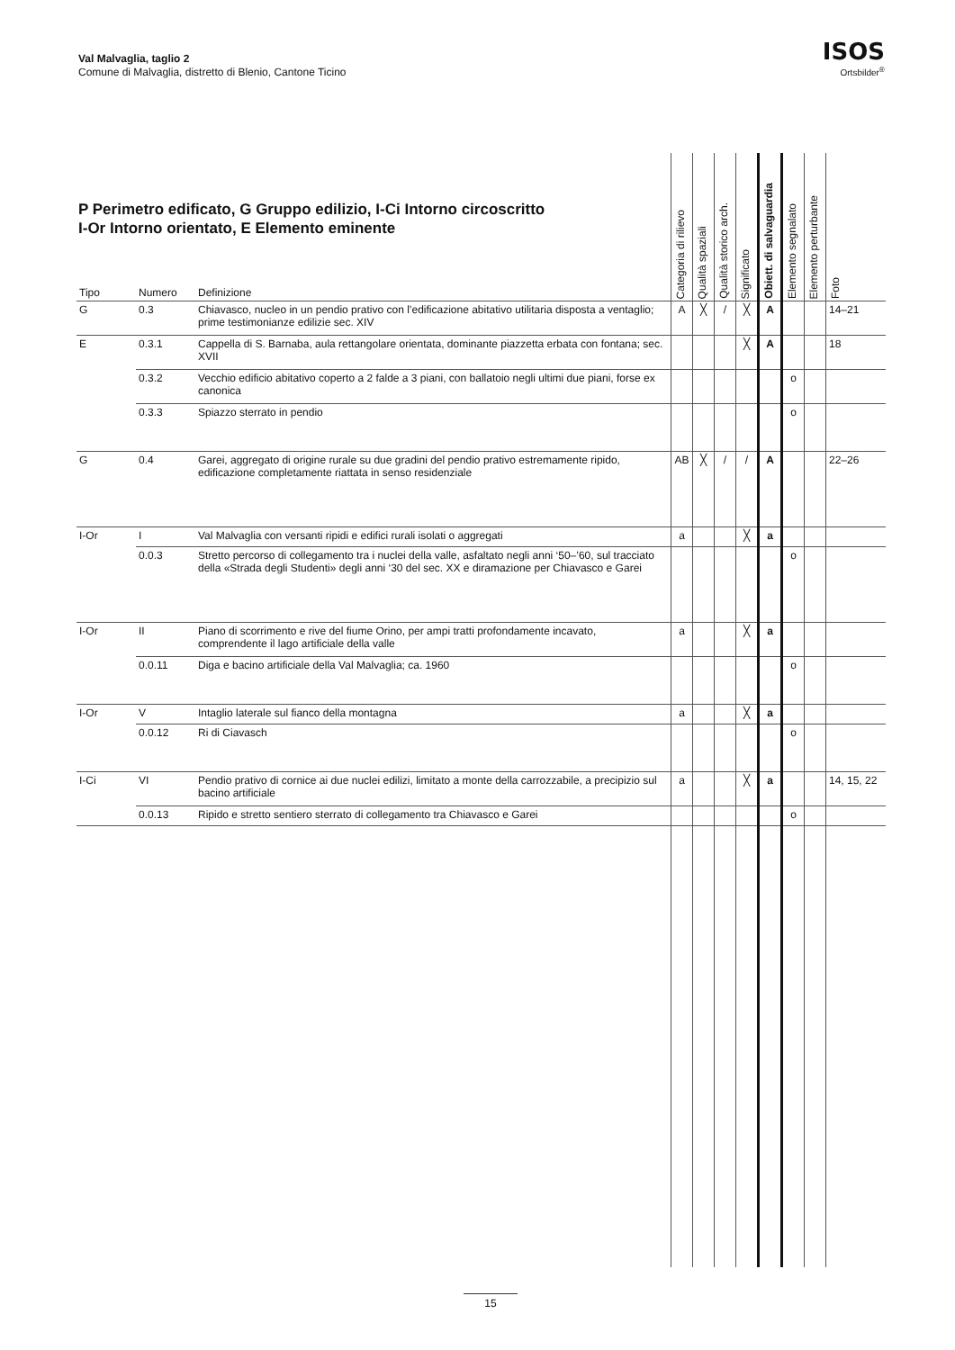Val Malvaglia, taglio 2
Comune di Malvaglia, distretto di Blenio, Cantone Ticino
ISOS
Ortsbilder<sup>®</sup>
P Perimetro edificato, G Gruppo edilizio, I-Ci Intorno circoscritto
I-Or Intorno orientato, E Elemento eminente
| Tipo | Numero | Definizione | Categoria di rilievo | Qualità spaziali | Qualità storico arch. | Significato | Obiett. di salvaguardia | Elemento segnalato | Elemento perturbante | Foto |
| --- | --- | --- | --- | --- | --- | --- | --- | --- | --- | --- |
| G | 0.3 | Chiavasco, nucleo in un pendio prativo con l’edificazione abitativo utilitaria disposta a ventaglio; prime testimonianze edilizie sec. XIV | A | ╳ | / | ╳ | A | | | 14–21 |
| E | 0.3.1 | Cappella di S. Barnaba, aula rettangolare orientata, dominante piazzetta erbata con fontana; sec. XVII | | | | ╳ | A | | | 18 |
| | 0.3.2 | Vecchio edificio abitativo coperto a 2 falde a 3 piani, con ballatoio negli ultimi due piani, forse ex canonica | | | | | | o | | |
| | 0.3.3 | Spiazzo sterrato in pendio | | | | | | o | | |
| G | 0.4 | Garei, aggregato di origine rurale su due gradini del pendio prativo estremamente ripido, edificazione completamente riattata in senso residenziale | AB | ╳ | / | / | A | | | 22–26 |
| I-Or | I | Val Malvaglia con versanti ripidi e edifici rurali isolati o aggregati | a | | | ╳ | a | | | |
| | 0.0.3 | Stretto percorso di collegamento tra i nuclei della valle, asfaltato negli anni ‘50–’60, sul tracciato della «Strada degli Studenti» degli anni ‘30 del sec. XX e diramazione per Chiavasco e Garei | | | | | | o | | |
| I-Or | II | Piano di scorrimento e rive del fiume Orino, per ampi tratti profondamente incavato, comprendente il lago artificiale della valle | a | | | ╳ | a | | | |
| | 0.0.11 | Diga e bacino artificiale della Val Malvaglia; ca. 1960 | | | | | | o | | |
| I-Or | V | Intaglio laterale sul fianco della montagna | a | | | ╳ | a | | | |
| | 0.0.12 | Ri di Ciavasch | | | | | | o | | |
| I-Ci | VI | Pendio prativo di cornice ai due nuclei edilizi, limitato a monte della carrozzabile, a precipizio sul bacino artificiale | a | | | ╳ | a | | | 14, 15, 22 |
| | 0.0.13 | Ripido e stretto sentiero sterrato di collegamento tra Chiavasco e Garei | | | | | | o | | |
15